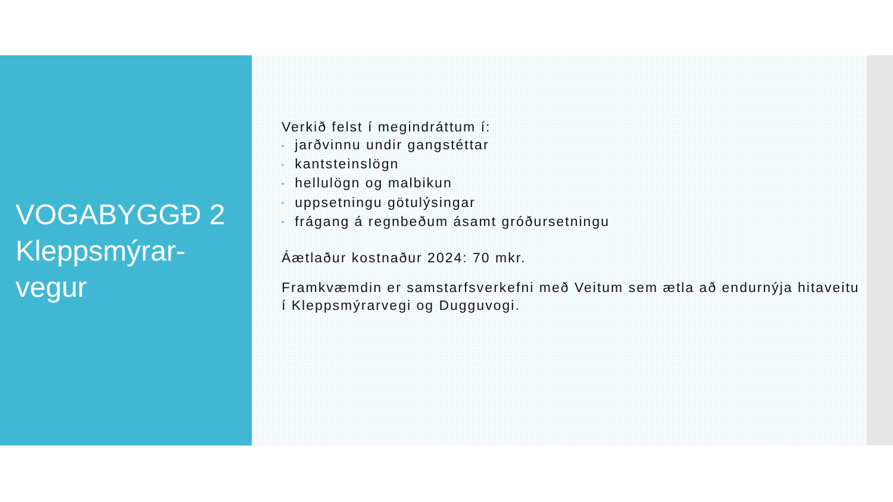VOGABYGGÐ 2
Kleppsmýrar-
vegur
Verkið felst í megindráttum í:
• jarðvinnu undir gangstéttar
• kantsteinslögn
• hellulögn og malbikun
• uppsetningu götulýsingar
• frágang á regnbeðum ásamt gróðursetningu
Áætlaður kostnaður 2024: 70 mkr.
Framkvæmdin er samstarfsverkefni með Veitum sem ætla að endurnýja hitaveitu í Kleppsmýrarvegi og Dugguvogi.